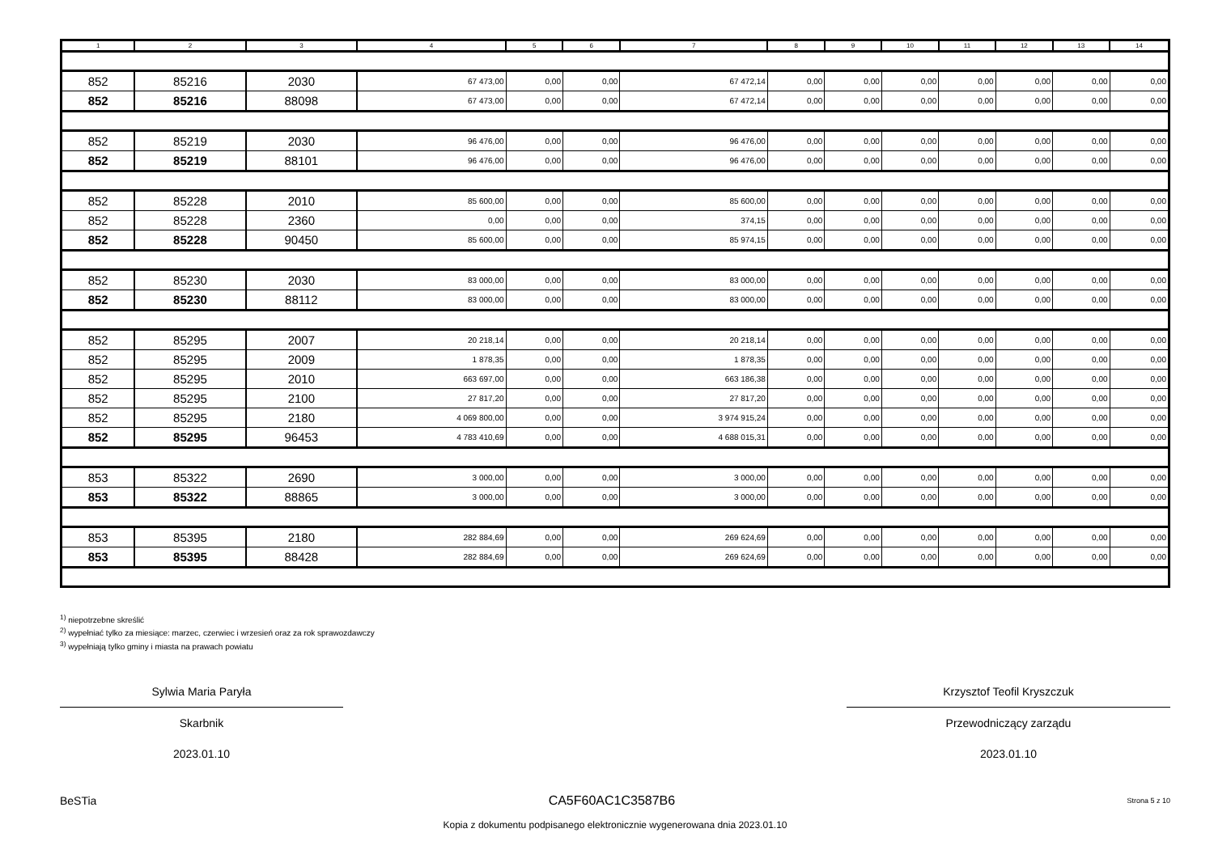| 1 | 2 | 3 | 4 | 5 | 6 | 7 | 8 | 9 | 10 | 11 | 12 | 13 | 14 |
| --- | --- | --- | --- | --- | --- | --- | --- | --- | --- | --- | --- | --- | --- |
| 852 | 85216 | 2030 | 67 473,00 | 0,00 | 0,00 | 67 472,14 | 0,00 | 0,00 | 0,00 | 0,00 | 0,00 | 0,00 | 0,00 |
| 852 | 85216 | 88098 | 67 473,00 | 0,00 | 0,00 | 67 472,14 | 0,00 | 0,00 | 0,00 | 0,00 | 0,00 | 0,00 | 0,00 |
| 852 | 85219 | 2030 | 96 476,00 | 0,00 | 0,00 | 96 476,00 | 0,00 | 0,00 | 0,00 | 0,00 | 0,00 | 0,00 | 0,00 |
| 852 | 85219 | 88101 | 96 476,00 | 0,00 | 0,00 | 96 476,00 | 0,00 | 0,00 | 0,00 | 0,00 | 0,00 | 0,00 | 0,00 |
| 852 | 85228 | 2010 | 85 600,00 | 0,00 | 0,00 | 85 600,00 | 0,00 | 0,00 | 0,00 | 0,00 | 0,00 | 0,00 | 0,00 |
| 852 | 85228 | 2360 | 0,00 | 0,00 | 0,00 | 374,15 | 0,00 | 0,00 | 0,00 | 0,00 | 0,00 | 0,00 | 0,00 |
| 852 | 85228 | 90450 | 85 600,00 | 0,00 | 0,00 | 85 974,15 | 0,00 | 0,00 | 0,00 | 0,00 | 0,00 | 0,00 | 0,00 |
| 852 | 85230 | 2030 | 83 000,00 | 0,00 | 0,00 | 83 000,00 | 0,00 | 0,00 | 0,00 | 0,00 | 0,00 | 0,00 | 0,00 |
| 852 | 85230 | 88112 | 83 000,00 | 0,00 | 0,00 | 83 000,00 | 0,00 | 0,00 | 0,00 | 0,00 | 0,00 | 0,00 | 0,00 |
| 852 | 85295 | 2007 | 20 218,14 | 0,00 | 0,00 | 20 218,14 | 0,00 | 0,00 | 0,00 | 0,00 | 0,00 | 0,00 | 0,00 |
| 852 | 85295 | 2009 | 1 878,35 | 0,00 | 0,00 | 1 878,35 | 0,00 | 0,00 | 0,00 | 0,00 | 0,00 | 0,00 | 0,00 |
| 852 | 85295 | 2010 | 663 697,00 | 0,00 | 0,00 | 663 186,38 | 0,00 | 0,00 | 0,00 | 0,00 | 0,00 | 0,00 | 0,00 |
| 852 | 85295 | 2100 | 27 817,20 | 0,00 | 0,00 | 27 817,20 | 0,00 | 0,00 | 0,00 | 0,00 | 0,00 | 0,00 | 0,00 |
| 852 | 85295 | 2180 | 4 069 800,00 | 0,00 | 0,00 | 3 974 915,24 | 0,00 | 0,00 | 0,00 | 0,00 | 0,00 | 0,00 | 0,00 |
| 852 | 85295 | 96453 | 4 783 410,69 | 0,00 | 0,00 | 4 688 015,31 | 0,00 | 0,00 | 0,00 | 0,00 | 0,00 | 0,00 | 0,00 |
| 853 | 85322 | 2690 | 3 000,00 | 0,00 | 0,00 | 3 000,00 | 0,00 | 0,00 | 0,00 | 0,00 | 0,00 | 0,00 | 0,00 |
| 853 | 85322 | 88865 | 3 000,00 | 0,00 | 0,00 | 3 000,00 | 0,00 | 0,00 | 0,00 | 0,00 | 0,00 | 0,00 | 0,00 |
| 853 | 85395 | 2180 | 282 884,69 | 0,00 | 0,00 | 269 624,69 | 0,00 | 0,00 | 0,00 | 0,00 | 0,00 | 0,00 | 0,00 |
| 853 | 85395 | 88428 | 282 884,69 | 0,00 | 0,00 | 269 624,69 | 0,00 | 0,00 | 0,00 | 0,00 | 0,00 | 0,00 | 0,00 |
<sup>1)</sup> niepotrzebne skreślić
<sup>2)</sup> wypełniać tylko za miesiące: marzec, czerwiec i wrzesień oraz za rok sprawozdawczy
<sup>3)</sup> wypełniają tylko gminy i miasta na prawach powiatu
Sylwia Maria Paryła
Skarbnik
2023.01.10
Krzysztof Teofil Kryszczuk
Przewodniczący zarządu
2023.01.10
BeSTia CA5F60AC1C3587B6 Strona 5 z 10
Kopia z dokumentu podpisanego elektronicznie wygenerowana dnia 2023.01.10